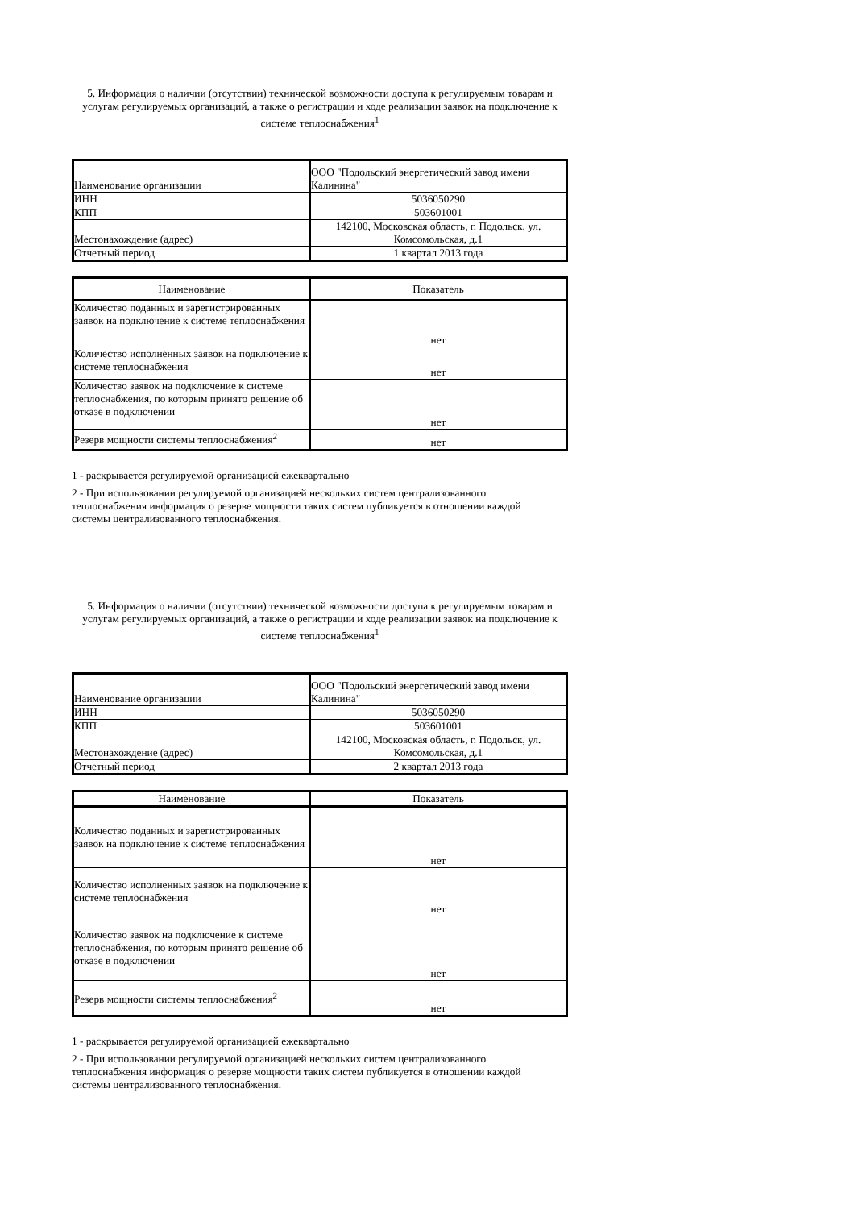5. Информация о наличии (отсутствии) технической возможности доступа к регулируемым товарам и услугам регулируемых организаций, а также о регистрации и ходе реализации заявок на подключение к системе теплоснабжения<sup>1</sup>
| Наименование организации | ООО "Подольский энергетический завод имени Калинина" |
| ИНН | 5036050290 |
| КПП | 503601001 |
| Местонахождение (адрес) | 142100, Московская область, г. Подольск, ул. Комсомольская, д.1 |
| Отчетный период | 1 квартал 2013 года |
| Наименование | Показатель |
| Количество поданных и зарегистрированных заявок на подключение к системе теплоснабжения | нет |
| Количество исполненных заявок на подключение к системе теплоснабжения | нет |
| Количество заявок на подключение к системе теплоснабжения, по которым принято решение об отказе в подключении | нет |
| Резерв мощности системы теплоснабжения<sup>2</sup> | нет |
1 - раскрывается регулируемой организацией ежеквартально
2 - При использовании регулируемой организацией нескольких систем централизованного теплоснабжения информация о резерве мощности таких систем публикуется в отношении каждой системы централизованного теплоснабжения.
5. Информация о наличии (отсутствии) технической возможности доступа к регулируемым товарам и услугам регулируемых организаций, а также о регистрации и ходе реализации заявок на подключение к системе теплоснабжения<sup>1</sup>
| Наименование организации | ООО "Подольский энергетический завод имени Калинина" |
| ИНН | 5036050290 |
| КПП | 503601001 |
| Местонахождение (адрес) | 142100, Московская область, г. Подольск, ул. Комсомольская, д.1 |
| Отчетный период | 2 квартал 2013 года |
| Наименование | Показатель |
| Количество поданных и зарегистрированных заявок на подключение к системе теплоснабжения | нет |
| Количество исполненных заявок на подключение к системе теплоснабжения | нет |
| Количество заявок на подключение к системе теплоснабжения, по которым принято решение об отказе в подключении | нет |
| Резерв мощности системы теплоснабжения<sup>2</sup> | нет |
1 - раскрывается регулируемой организацией ежеквартально
2 - При использовании регулируемой организацией нескольких систем централизованного теплоснабжения информация о резерве мощности таких систем публикуется в отношении каждой системы централизованного теплоснабжения.